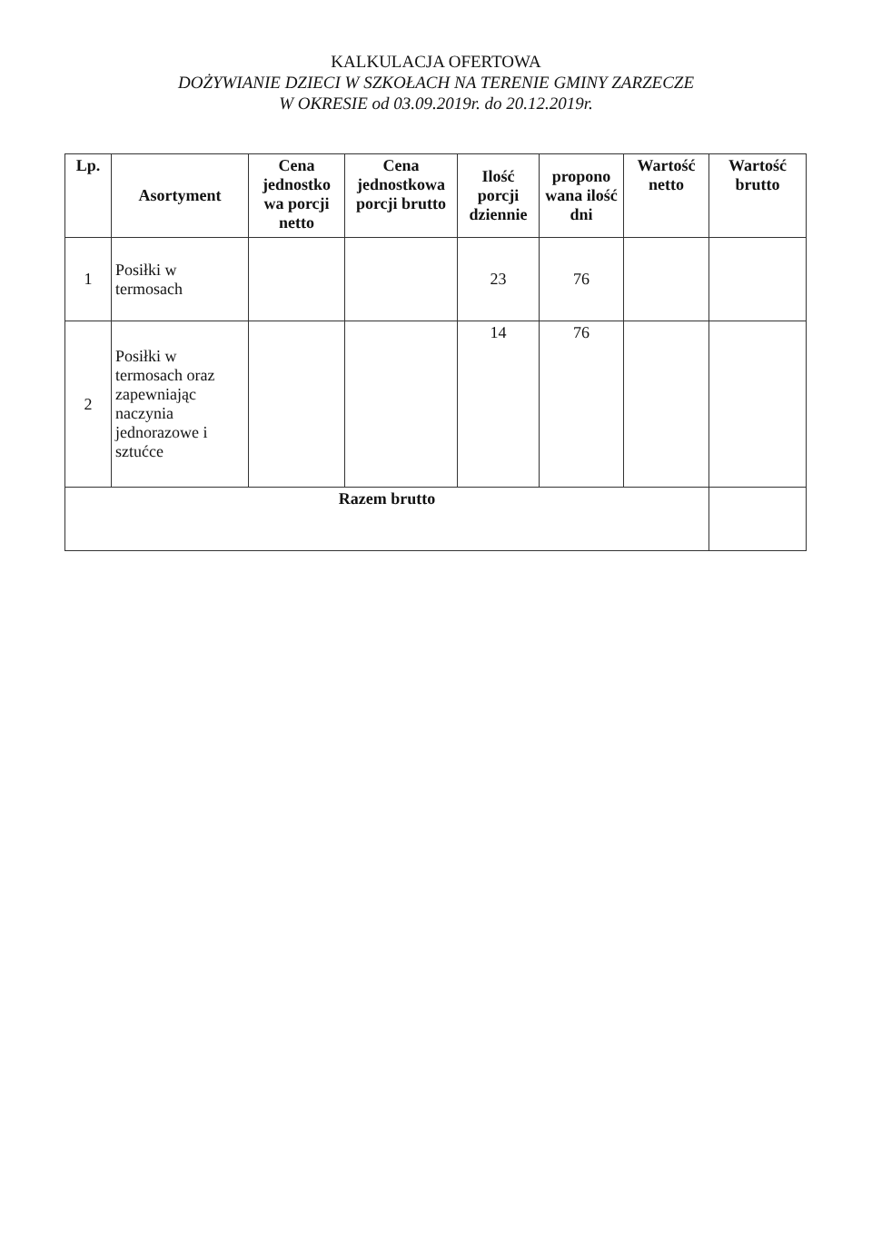KALKULACJA OFERTOWA
DOŻYWIANIE DZIECI W SZKOŁACH NA TERENIE GMINY ZARZECZE
W OKRESIE od 03.09.2019r. do 20.12.2019r.
| Lp. | Asortyment | Cena jednostko wa porcji netto | Cena jednostkowa porcji brutto | Ilość porcji dziennie | propono wana ilość dni | Wartość netto | Wartość brutto |
| --- | --- | --- | --- | --- | --- | --- | --- |
| 1 | Posiłki w termosach | | | 23 | 76 | | |
| 2 | Posiłki w termosach oraz zapewniając naczynia jednorazowe i sztućce | | | 14 | 76 | | |
| Razem brutto | | | | | | | |